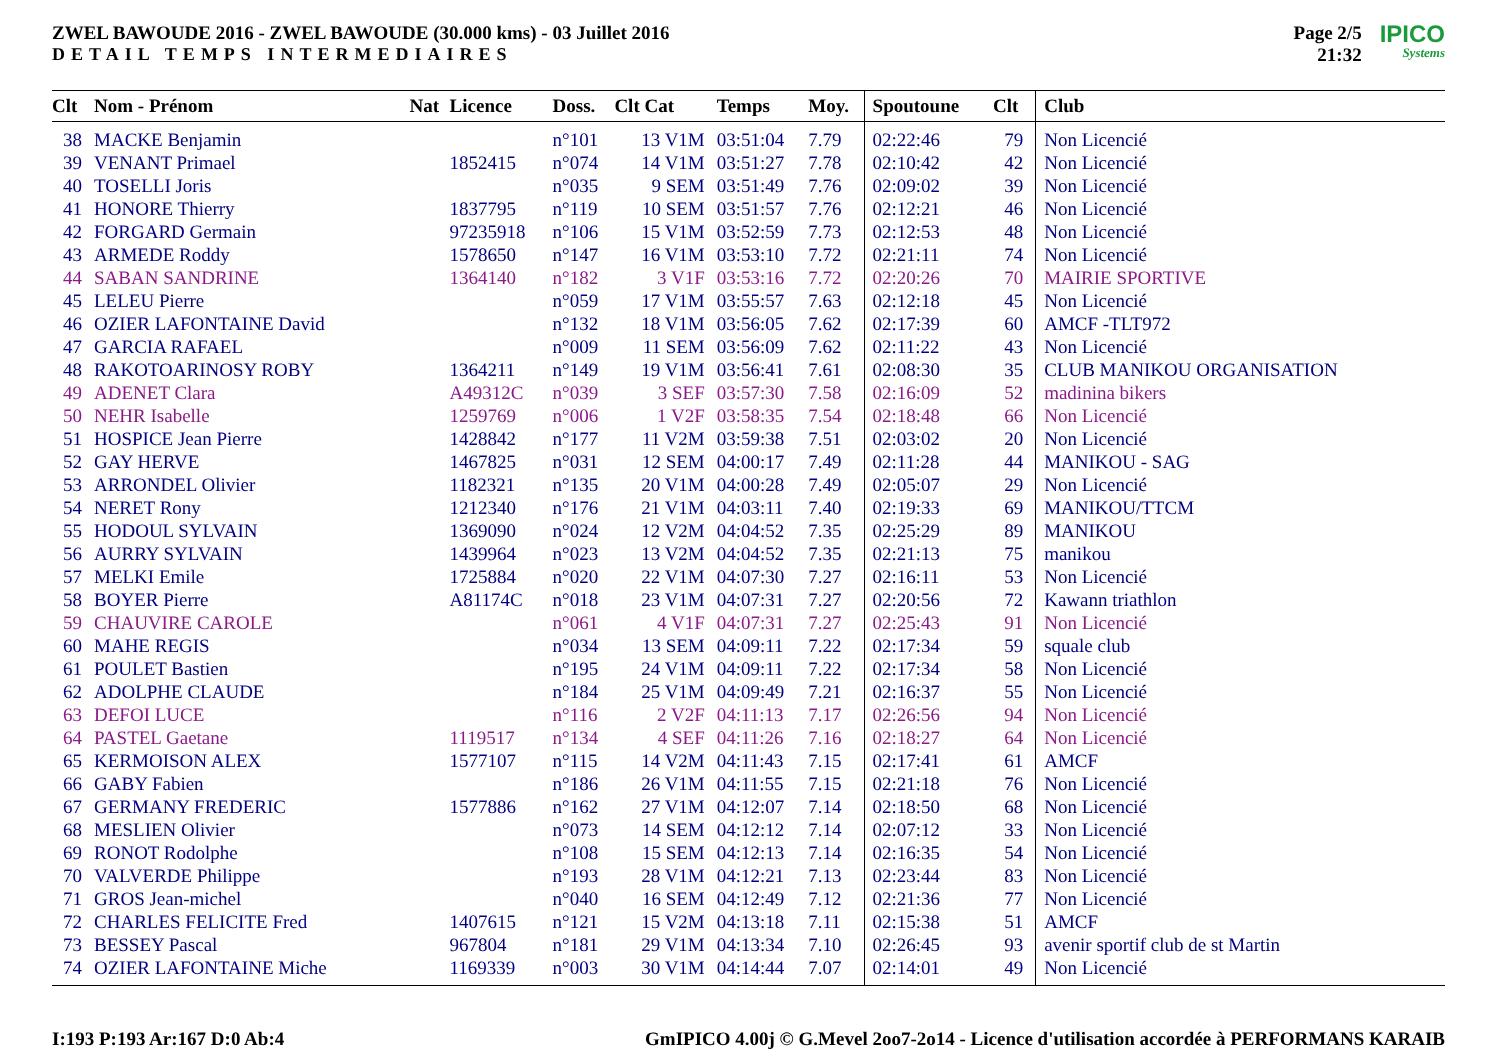ZWEL BAWOUDE 2016 - ZWEL BAWOUDE (30.000 kms) - 03 Juillet 2016
DETAIL TEMPS INTERMEDIAIRES
Page 2/5
21:32
IPICO
Systems
| Clt | Nom - Prénom | Nat | Licence | Doss. | Clt Cat | Temps | Moy. | Spoutoune | Clt | Club |
| --- | --- | --- | --- | --- | --- | --- | --- | --- | --- | --- |
| 38 | MACKE Benjamin | | | n°101 | 13 V1M | 03:51:04 | 7.79 | 02:22:46 | 79 | Non Licencié |
| 39 | VENANT Primael | | 1852415 | n°074 | 14 V1M | 03:51:27 | 7.78 | 02:10:42 | 42 | Non Licencié |
| 40 | TOSELLI Joris | | | n°035 | 9 SEM | 03:51:49 | 7.76 | 02:09:02 | 39 | Non Licencié |
| 41 | HONORE Thierry | | 1837795 | n°119 | 10 SEM | 03:51:57 | 7.76 | 02:12:21 | 46 | Non Licencié |
| 42 | FORGARD Germain | | 97235918 | n°106 | 15 V1M | 03:52:59 | 7.73 | 02:12:53 | 48 | Non Licencié |
| 43 | ARMEDE Roddy | | 1578650 | n°147 | 16 V1M | 03:53:10 | 7.72 | 02:21:11 | 74 | Non Licencié |
| 44 | SABAN SANDRINE | | 1364140 | n°182 | 3 V1F | 03:53:16 | 7.72 | 02:20:26 | 70 | MAIRIE SPORTIVE |
| 45 | LELEU Pierre | | | n°059 | 17 V1M | 03:55:57 | 7.63 | 02:12:18 | 45 | Non Licencié |
| 46 | OZIER LAFONTAINE David | | | n°132 | 18 V1M | 03:56:05 | 7.62 | 02:17:39 | 60 | AMCF -TLT972 |
| 47 | GARCIA RAFAEL | | | n°009 | 11 SEM | 03:56:09 | 7.62 | 02:11:22 | 43 | Non Licencié |
| 48 | RAKOTOARINOSY ROBY | | 1364211 | n°149 | 19 V1M | 03:56:41 | 7.61 | 02:08:30 | 35 | CLUB MANIKOU ORGANISATION |
| 49 | ADENET Clara | | A49312C | n°039 | 3 SEF | 03:57:30 | 7.58 | 02:16:09 | 52 | madinina bikers |
| 50 | NEHR Isabelle | | 1259769 | n°006 | 1 V2F | 03:58:35 | 7.54 | 02:18:48 | 66 | Non Licencié |
| 51 | HOSPICE Jean Pierre | | 1428842 | n°177 | 11 V2M | 03:59:38 | 7.51 | 02:03:02 | 20 | Non Licencié |
| 52 | GAY HERVE | | 1467825 | n°031 | 12 SEM | 04:00:17 | 7.49 | 02:11:28 | 44 | MANIKOU - SAG |
| 53 | ARRONDEL Olivier | | 1182321 | n°135 | 20 V1M | 04:00:28 | 7.49 | 02:05:07 | 29 | Non Licencié |
| 54 | NERET Rony | | 1212340 | n°176 | 21 V1M | 04:03:11 | 7.40 | 02:19:33 | 69 | MANIKOU/TTCM |
| 55 | HODOUL SYLVAIN | | 1369090 | n°024 | 12 V2M | 04:04:52 | 7.35 | 02:25:29 | 89 | MANIKOU |
| 56 | AURRY SYLVAIN | | 1439964 | n°023 | 13 V2M | 04:04:52 | 7.35 | 02:21:13 | 75 | manikou |
| 57 | MELKI Emile | | 1725884 | n°020 | 22 V1M | 04:07:30 | 7.27 | 02:16:11 | 53 | Non Licencié |
| 58 | BOYER Pierre | | A81174C | n°018 | 23 V1M | 04:07:31 | 7.27 | 02:20:56 | 72 | Kawann triathlon |
| 59 | CHAUVIRE CAROLE | | | n°061 | 4 V1F | 04:07:31 | 7.27 | 02:25:43 | 91 | Non Licencié |
| 60 | MAHE REGIS | | | n°034 | 13 SEM | 04:09:11 | 7.22 | 02:17:34 | 59 | squale club |
| 61 | POULET Bastien | | | n°195 | 24 V1M | 04:09:11 | 7.22 | 02:17:34 | 58 | Non Licencié |
| 62 | ADOLPHE CLAUDE | | | n°184 | 25 V1M | 04:09:49 | 7.21 | 02:16:37 | 55 | Non Licencié |
| 63 | DEFOI LUCE | | | n°116 | 2 V2F | 04:11:13 | 7.17 | 02:26:56 | 94 | Non Licencié |
| 64 | PASTEL Gaetane | | 1119517 | n°134 | 4 SEF | 04:11:26 | 7.16 | 02:18:27 | 64 | Non Licencié |
| 65 | KERMOISON ALEX | | 1577107 | n°115 | 14 V2M | 04:11:43 | 7.15 | 02:17:41 | 61 | AMCF |
| 66 | GABY Fabien | | | n°186 | 26 V1M | 04:11:55 | 7.15 | 02:21:18 | 76 | Non Licencié |
| 67 | GERMANY FREDERIC | | 1577886 | n°162 | 27 V1M | 04:12:07 | 7.14 | 02:18:50 | 68 | Non Licencié |
| 68 | MESLIEN Olivier | | | n°073 | 14 SEM | 04:12:12 | 7.14 | 02:07:12 | 33 | Non Licencié |
| 69 | RONOT Rodolphe | | | n°108 | 15 SEM | 04:12:13 | 7.14 | 02:16:35 | 54 | Non Licencié |
| 70 | VALVERDE Philippe | | | n°193 | 28 V1M | 04:12:21 | 7.13 | 02:23:44 | 83 | Non Licencié |
| 71 | GROS Jean-michel | | | n°040 | 16 SEM | 04:12:49 | 7.12 | 02:21:36 | 77 | Non Licencié |
| 72 | CHARLES FELICITE Fred | | 1407615 | n°121 | 15 V2M | 04:13:18 | 7.11 | 02:15:38 | 51 | AMCF |
| 73 | BESSEY Pascal | | 967804 | n°181 | 29 V1M | 04:13:34 | 7.10 | 02:26:45 | 93 | avenir sportif club de st Martin |
| 74 | OZIER LAFONTAINE Miche | | 1169339 | n°003 | 30 V1M | 04:14:44 | 7.07 | 02:14:01 | 49 | Non Licencié |
I:193 P:193 Ar:167 D:0 Ab:4 GmIPICO 4.00j © G.Mevel 2oo7-2o14 - Licence d'utilisation accordée à PERFORMANS KARAIB